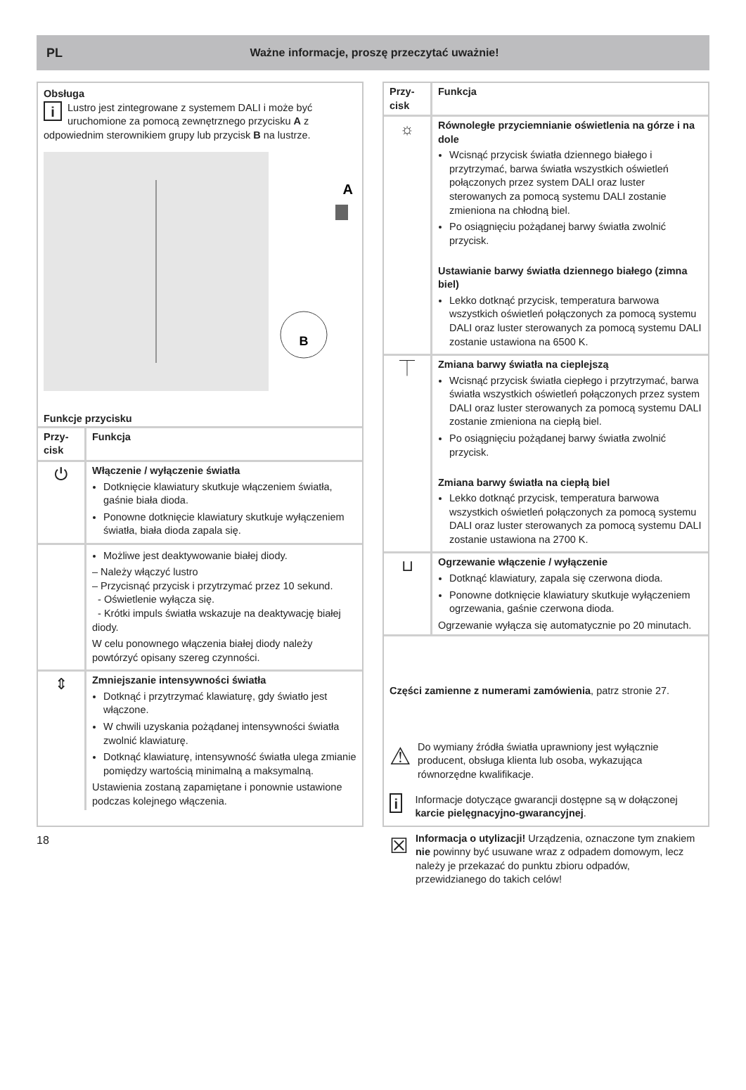PL
Ważne informacje, proszę przeczytać uważnie!
Obsługa
i Lustro jest zintegrowane z systemem DALI i może być uruchomione za pomocą zewnętrznego przycisku A z odpowiednim sterownikiem grupy lub przycisk B na lustrze.
A
B
Funkcje przycisku
| Przy- cisk | Funkcja |
| --- | --- |
| ⏻ | Włączenie / wyłączenie światła Dotknięcie klawiatury skutkuje włączeniem światła, gaśnie biała dioda. Ponowne dotknięcie klawiatury skutkuje wyłączeniem światła, biała dioda zapala się. |
| | Możliwe jest deaktywowanie białej diody. – Należy włączyć lustro – Przycisnąć przycisk i przytrzymać przez 10 sekund. - Oświetlenie wyłącza się. - Krótki impuls światła wskazuje na deaktywację białej diody. W celu ponownego włączenia białej diody należy powtórzyć opisany szereg czynności. |
| ⇕ | Zmniejszanie intensywności światła Dotknąć i przytrzymać klawiaturę, gdy światło jest włączone. W chwili uzyskania pożądanej intensywności światła zwolnić klawiaturę. Dotknąć klawiaturę, intensywność światła ulega zmianie pomiędzy wartością minimalną a maksymalną. Ustawienia zostaną zapamiętane i ponownie ustawione podczas kolejnego włączenia. |
| Przy- cisk | Funkcja |
| --- | --- |
| ☼ | Równoległe przyciemnianie oświetlenia na górze i na dole Wcisnąć przycisk światła dziennego białego i przytrzymać, barwa światła wszystkich oświetleń połączonych przez system DALI oraz luster sterowanych za pomocą systemu DALI zostanie zmieniona na chłodną biel. Po osiągnięciu pożądanej barwy światła zwolnić przycisk. Ustawianie barwy światła dziennego białego (zimna biel) Lekko dotknąć przycisk, temperatura barwowa wszystkich oświetleń połączonych za pomocą systemu DALI oraz luster sterowanych za pomocą systemu DALI zostanie ustawiona na 6500 K. |
| ⏉ | Zmiana barwy światła na cieplejszą Wcisnąć przycisk światła ciepłego i przytrzymać, barwa światła wszystkich oświetleń połączonych przez system DALI oraz luster sterowanych za pomocą systemu DALI zostanie zmieniona na ciepłą biel. Po osiągnięciu pożądanej barwy światła zwolnić przycisk. Zmiana barwy światła na ciepłą biel Lekko dotknąć przycisk, temperatura barwowa wszystkich oświetleń połączonych za pomocą systemu DALI oraz luster sterowanych za pomocą systemu DALI zostanie ustawiona na 2700 K. |
| ⊔ | Ogrzewanie włączenie / wyłączenie Dotknąć klawiatury, zapala się czerwona dioda. Ponowne dotknięcie klawiatury skutkuje wyłączeniem ogrzewania, gaśnie czerwona dioda. Ogrzewanie wyłącza się automatycznie po 20 minutach. |
Części zamienne z numerami zamówienia, patrz stronie 27.
⚠
Do wymiany źródła światła uprawniony jest wyłącznie producent, obsługa klienta lub osoba, wykazująca równorzędne kwalifikacje.
i
Informacje dotyczące gwarancji dostępne są w dołączonej karcie pielęgnacyjno-gwarancyjnej.
☒
Informacja o utylizacji! Urządzenia, oznaczone tym znakiem nie powinny być usuwane wraz z odpadem domowym, lecz należy je przekazać do punktu zbioru odpadów, przewidzianego do takich celów!
18